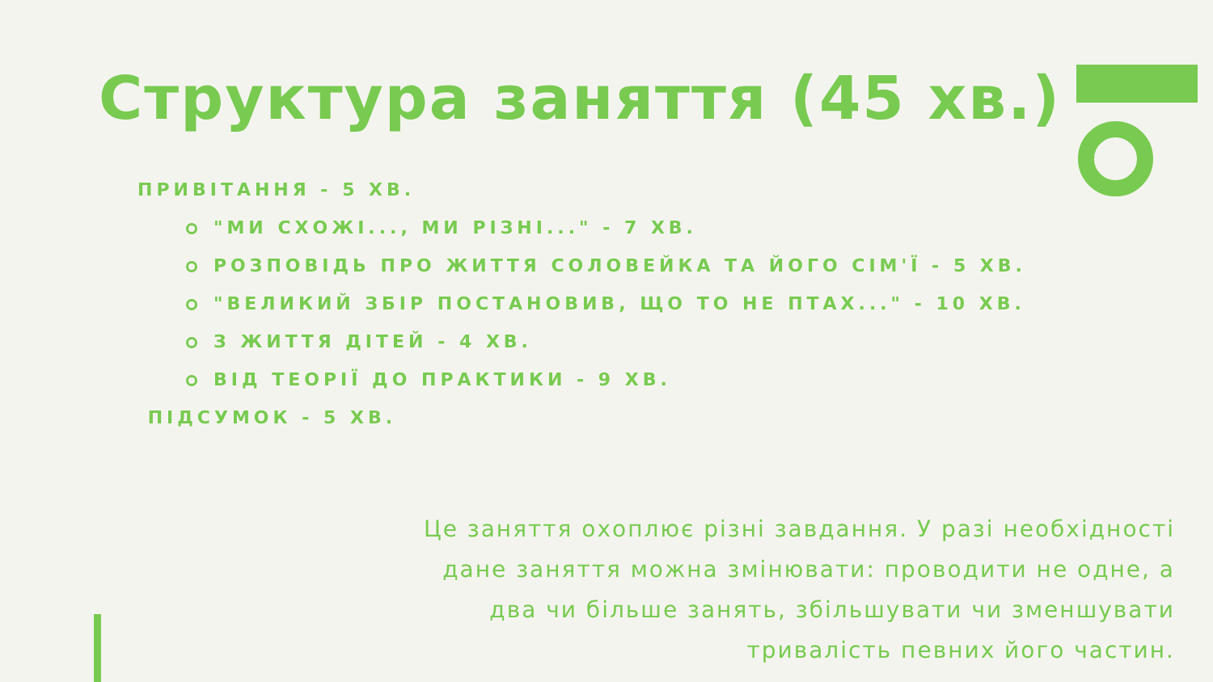Структура заняття (45 хв.)
ПРИВІТАННЯ - 5 ХВ.
"МИ СХОЖІ..., МИ РІЗНІ..." - 7 ХВ.
РОЗПОВІДЬ ПРО ЖИТТЯ СОЛОВЕЙКА ТА ЙОГО СІМ'Ї - 5 ХВ.
"ВЕЛИКИЙ ЗБІР ПОСТАНОВИВ, ЩО ТО НЕ ПТАХ..." - 10 ХВ.
З ЖИТТЯ ДІТЕЙ - 4 ХВ.
ВІД ТЕОРІЇ ДО ПРАКТИКИ - 9 ХВ.
ПІДСУМОК - 5 ХВ.
Це заняття охоплює різні завдання. У разі необхідності дане заняття можна змінювати: проводити не одне, а два чи більше занять, збільшувати чи зменшувати тривалість певних його частин.